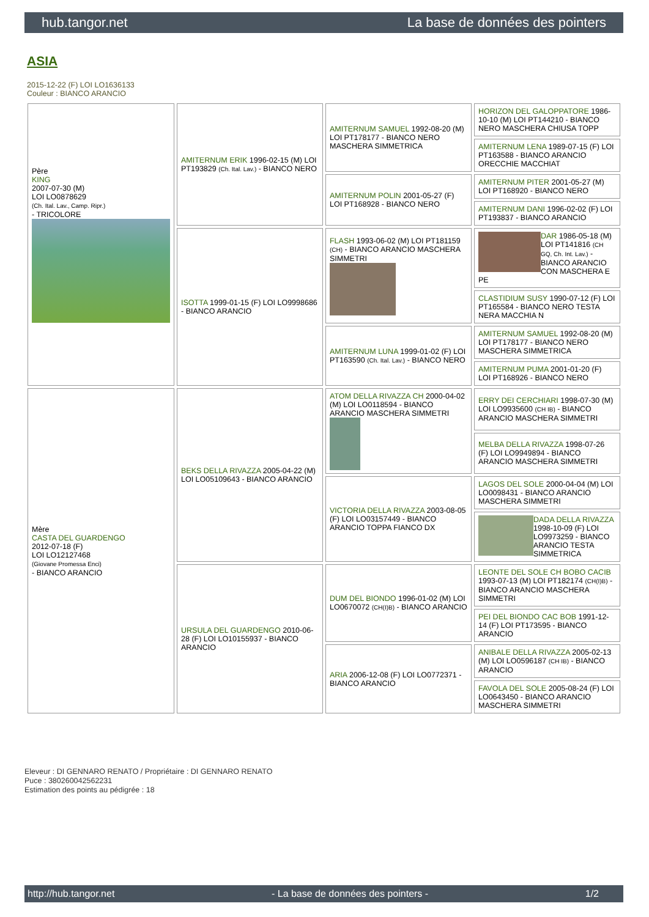hub.tangor.net La base de données des pointers
ASIA
2015-12-22 (F) LOI LO1636133
Couleur : BIANCO ARANCIO
| Père KING 2007-07-30 (M) LOI LO0878629 (Ch. Ital. Lav., Camp. Ripr.) - TRICOLORE | AMITERNUM ERIK 1996-02-15 (M) LOI PT193829 (Ch. Ital. Lav.) - BIANCO NERO | AMITERNUM SAMUEL 1992-08-20 (M) LOI PT178177 - BIANCO NERO MASCHERA SIMMETRICA | HORIZON DEL GALOPPATORE 1986-10-10 (M) LOI PT144210 - BIANCO NERO MASCHERA CHIUSA TOPP |
| | | | AMITERNUM LENA 1989-07-15 (F) LOI PT163588 - BIANCO ARANCIO ORECCHIE MACCHIAT |
| | | AMITERNUM POLIN 2001-05-27 (F) LOI PT168928 - BIANCO NERO | AMITERNUM PITER 2001-05-27 (M) LOI PT168920 - BIANCO NERO |
| | | | AMITERNUM DANI 1996-02-02 (F) LOI PT193837 - BIANCO ARANCIO |
| | ISOTTA 1999-01-15 (F) LOI LO9998686 - BIANCO ARANCIO | FLASH 1993-06-02 (M) LOI PT181159 (CH) - BIANCO ARANCIO MASCHERA SIMMETRI | DAR 1986-05-18 (M) LOI PT141816 (CH GQ, Ch. Int. Lav.) - BIANCO ARANCIO CON MASCHERA E PE |
| | | | CLASTIDIUM SUSY 1990-07-12 (F) LOI PT165584 - BIANCO NERO TESTA NERA MACCHIA N |
| | | AMITERNUM LUNA 1999-01-02 (F) LOI PT163590 (Ch. Ital. Lav.) - BIANCO NERO | AMITERNUM SAMUEL 1992-08-20 (M) LOI PT178177 - BIANCO NERO MASCHERA SIMMETRICA |
| | | | AMITERNUM PUMA 2001-01-20 (F) LOI PT168926 - BIANCO NERO |
| Mère CASTA DEL GUARDENGO 2012-07-18 (F) LOI LO12127468 (Giovane Promessa Enci) - BIANCO ARANCIO | BEKS DELLA RIVAZZA 2005-04-22 (M) LOI LO05109643 - BIANCO ARANCIO | ATOM DELLA RIVAZZA CH 2000-04-02 (M) LOI LO0118594 - BIANCO ARANCIO MASCHERA SIMMETRI | ERRY DEI CERCHIARI 1998-07-30 (M) LOI LO9935600 (CH IB) - BIANCO ARANCIO MASCHERA SIMMETRI |
| | | | MELBA DELLA RIVAZZA 1998-07-26 (F) LOI LO9949894 - BIANCO ARANCIO MASCHERA SIMMETRI |
| | | VICTORIA DELLA RIVAZZA 2003-08-05 (F) LOI LO03157449 - BIANCO ARANCIO TOPPA FIANCO DX | LAGOS DEL SOLE 2000-04-04 (M) LOI LO0098431 - BIANCO ARANCIO MASCHERA SIMMETRI |
| | | | DADA DELLA RIVAZZA 1998-10-09 (F) LOI LO9973259 - BIANCO ARANCIO TESTA SIMMETRICA |
| | URSULA DEL GUARDENGO 2010-06-28 (F) LOI LO10155937 - BIANCO ARANCIO | DUM DEL BIONDO 1996-01-02 (M) LOI LO0670072 (CH(I)B) - BIANCO ARANCIO | LEONTE DEL SOLE CH BOBO CACIB 1993-07-13 (M) LOI PT182174 (CH(I)B) - BIANCO ARANCIO MASCHERA SIMMETRI |
| | | | PEI DEL BIONDO CAC BOB 1991-12-14 (F) LOI PT173595 - BIANCO ARANCIO |
| | | ARIA 2006-12-08 (F) LOI LO0772371 - BIANCO ARANCIO | ANIBALE DELLA RIVAZZA 2005-02-13 (M) LOI LO0596187 (CH IB) - BIANCO ARANCIO |
| | | | FAVOLA DEL SOLE 2005-08-24 (F) LOI LO0643450 - BIANCO ARANCIO MASCHERA SIMMETRI |
Eleveur : DI GENNARO RENATO / Propriétaire : DI GENNARO RENATO
Puce : 380260042562231
Estimation des points au pédigrée : 18
http://hub.tangor.net - La base de données des pointers - 1/2